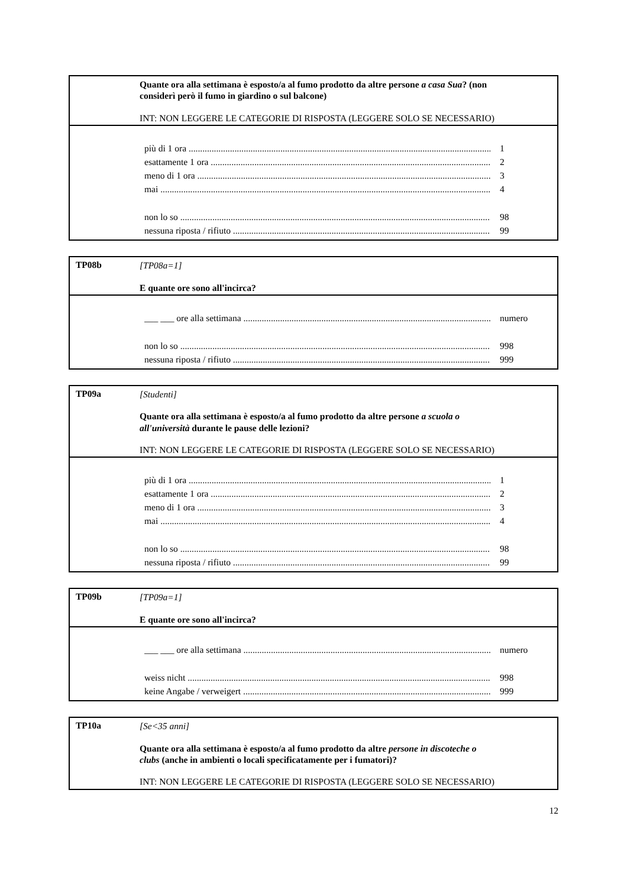Quante ora alla settimana è esposto/a al fumo prodotto da altre persone a casa Sua? (non considerì però il fumo in giardino o sul balcone)
INT: NON LEGGERE LE CATEGORIE DI RISPOSTA (LEGGERE SOLO SE NECESSARIO)
più di 1 ora 1
esattamente 1 ora 2
meno di 1 ora 3
mai 4
non lo so 98
nessuna riposta / rifiuto 99
TP08b
[TP08a=1]
E quante ore sono all'incirca?
___ ___ ore alla settimana numero
non lo so 998
nessuna riposta / rifiuto 999
TP09a
[Studenti]
Quante ora alla settimana è esposto/a al fumo prodotto da altre persone a scuola o all'università durante le pause delle lezioni?
INT: NON LEGGERE LE CATEGORIE DI RISPOSTA (LEGGERE SOLO SE NECESSARIO)
più di 1 ora 1
esattamente 1 ora 2
meno di 1 ora 3
mai 4
non lo so 98
nessuna riposta / rifiuto 99
TP09b
[TP09a=1]
E quante ore sono all'incirca?
___ ___ ore alla settimana numero
weiss nicht 998
keine Angabe / verweigert 999
TP10a
[Se<35 anni]
Quante ora alla settimana è esposto/a al fumo prodotto da altre persone in discoteche o clubs (anche in ambienti o locali specificatamente per i fumatori)?
INT: NON LEGGERE LE CATEGORIE DI RISPOSTA (LEGGERE SOLO SE NECESSARIO)
12